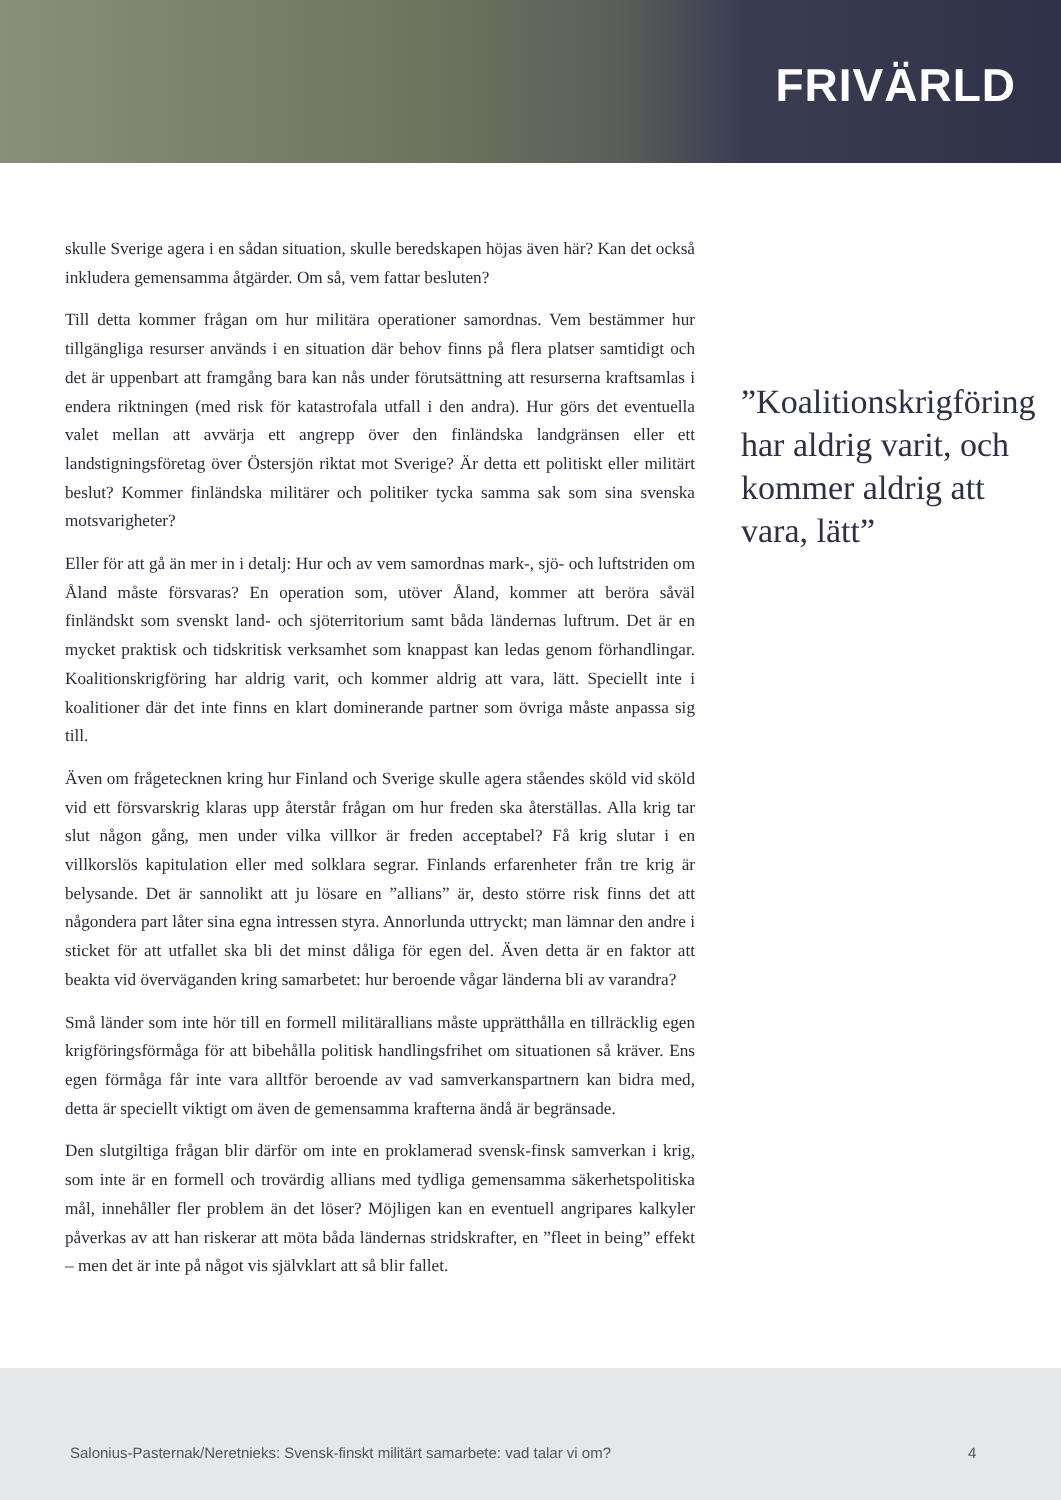FRIVÄRLD
skulle Sverige agera i en sådan situation, skulle beredskapen höjas även här? Kan det också inkludera gemensamma åtgärder. Om så, vem fattar besluten?
Till detta kommer frågan om hur militära operationer samordnas. Vem bestämmer hur tillgängliga resurser används i en situation där behov finns på flera platser samtidigt och det är uppenbart att framgång bara kan nås under förutsättning att resurserna kraftsamlas i endera riktningen (med risk för katastrofala utfall i den andra). Hur görs det eventuella valet mellan att avvärja ett angrepp över den finländska landgränsen eller ett landstigningsföretag över Östersjön riktat mot Sverige? Är detta ett politiskt eller militärt beslut? Kommer finländska militärer och politiker tycka samma sak som sina svenska motsvarigheter?
Eller för att gå än mer in i detalj: Hur och av vem samordnas mark-, sjö- och luftstriden om Åland måste försvaras? En operation som, utöver Åland, kommer att beröra såväl finländskt som svenskt land- och sjöterritorium samt båda ländernas luftrum. Det är en mycket praktisk och tidskritisk verksamhet som knappast kan ledas genom förhandlingar. Koalitionskrigföring har aldrig varit, och kommer aldrig att vara, lätt. Speciellt inte i koalitioner där det inte finns en klart dominerande partner som övriga måste anpassa sig till.
Även om frågetecknen kring hur Finland och Sverige skulle agera ståendes sköld vid sköld vid ett försvarskrig klaras upp återstår frågan om hur freden ska återställas. Alla krig tar slut någon gång, men under vilka villkor är freden acceptabel? Få krig slutar i en villkorslös kapitulation eller med solklara segrar. Finlands erfarenheter från tre krig är belysande. Det är sannolikt att ju lösare en ”allians” är, desto större risk finns det att någondera part låter sina egna intressen styra. Annorlunda uttryckt; man lämnar den andre i sticket för att utfallet ska bli det minst dåliga för egen del. Även detta är en faktor att beakta vid överväganden kring samarbetet: hur beroende vågar länderna bli av varandra?
Små länder som inte hör till en formell militärallians måste upprätthålla en tillräcklig egen krigföringsförmåga för att bibehålla politisk handlingsfrihet om situationen så kräver. Ens egen förmåga får inte vara alltför beroende av vad samverkanspartnern kan bidra med, detta är speciellt viktigt om även de gemensamma krafterna ändå är begränsade.
Den slutgiltiga frågan blir därför om inte en proklamerad svensk-finsk samverkan i krig, som inte är en formell och trovärdig allians med tydliga gemensamma säkerhetspolitiska mål, innehåller fler problem än det löser? Möjligen kan en eventuell angripares kalkyler påverkas av att han riskerar att möta båda ländernas stridskrafter, en ”fleet in being” effekt – men det är inte på något vis självklart att så blir fallet.
”Koalitionskrigföring har aldrig varit, och kommer aldrig att vara, lätt”
Salonius-Pasternak/Neretnieks: Svensk-finskt militärt samarbete: vad talar vi om? 4